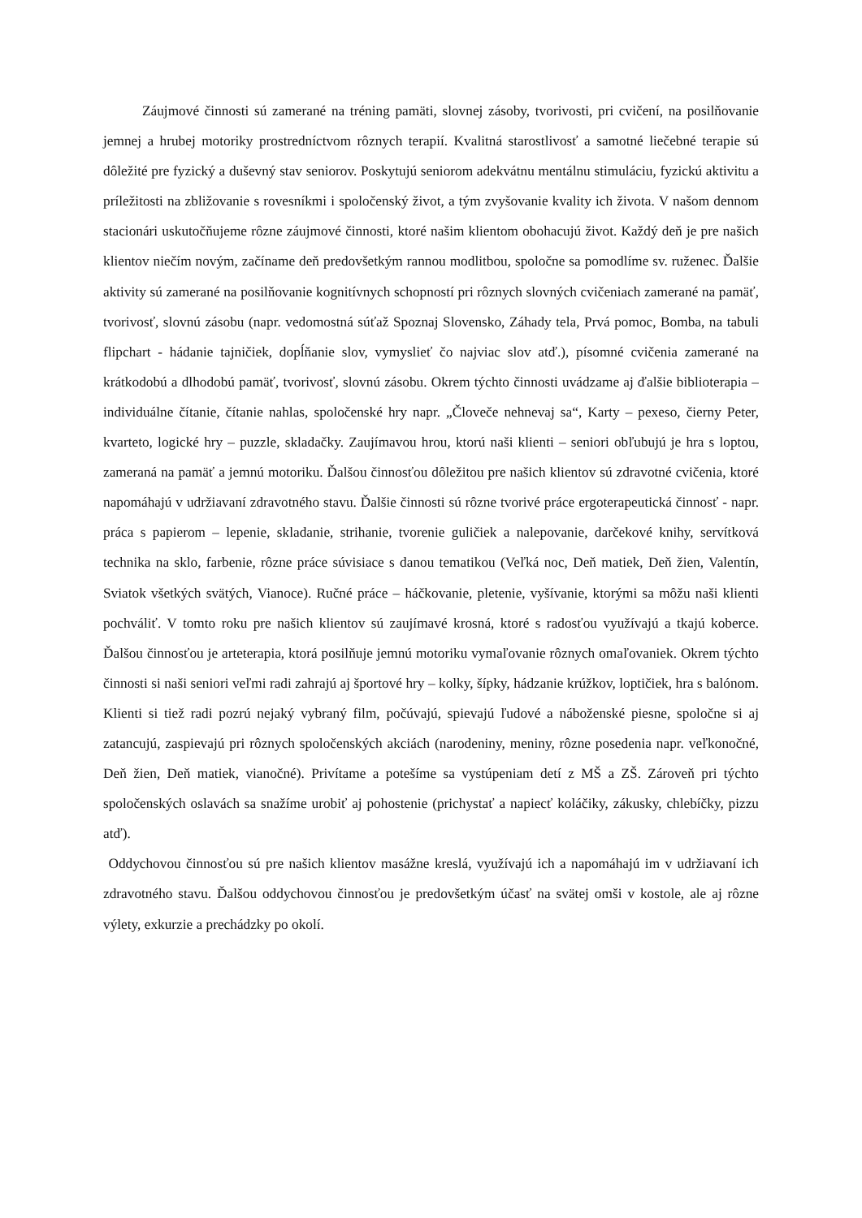Záujmové činnosti sú zamerané na tréning pamäti, slovnej zásoby, tvorivosti, pri cvičení, na posilňovanie jemnej a hrubej motoriky prostredníctvom rôznych terapií. Kvalitná starostlivosť a samotné liečebné terapie sú dôležité pre fyzický a duševný stav seniorov. Poskytujú seniorom adekvátnu mentálnu stimuláciu, fyzickú aktivitu a príležitosti na zbližovanie s rovesníkmi i spoločenský život, a tým zvyšovanie kvality ich života. V našom dennom stacionári uskutočňujeme rôzne záujmové činnosti, ktoré našim klientom obohacujú život. Každý deň je pre našich klientov niečím novým, začíname deň predovšetkým rannou modlitbou, spoločne sa pomodlíme sv. ruženec. Ďalšie aktivity sú zamerané na posilňovanie kognitívnych schopností pri rôznych slovných cvičeniach zamerané na pamäť, tvorivosť, slovnú zásobu (napr. vedomostná súťaž Spoznaj Slovensko, Záhady tela, Prvá pomoc, Bomba, na tabuli flipchart - hádanie tajničiek, dopĺňanie slov, vymyslieť čo najviac slov atď.), písomné cvičenia zamerané na krátkodobú a dlhodobú pamäť, tvorivosť, slovnú zásobu. Okrem týchto činnosti uvádzame aj ďalšie biblioterapia – individuálne čítanie, čítanie nahlas, spoločenské hry napr. „Človeče nehnevaj sa“, Karty – pexeso, čierny Peter, kvarteto, logické hry – puzzle, skladačky. Zaujímavou hrou, ktorú naši klienti – seniori obľubujú je hra s loptou, zameraná na pamäť a jemnú motoriku. Ďalšou činnosťou dôležitou pre našich klientov sú zdravotné cvičenia, ktoré napomáhajú v udržiavaní zdravotného stavu. Ďalšie činnosti sú rôzne tvorivé práce ergoterapeutická činnosť - napr. práca s papierom – lepenie, skladanie, strihanie, tvorenie guličiek a nalepovanie, darčekové knihy, servítková technika na sklo, farbenie, rôzne práce súvisiace s danou tematikou (Veľká noc, Deň matiek, Deň žien, Valentín, Sviatok všetkých svätých, Vianoce). Ručné práce – háčkovanie, pletenie, vyšívanie, ktorými sa môžu naši klienti pochváliť. V tomto roku pre našich klientov sú zaujímavé krosná, ktoré s radosťou využívajú a tkajú koberce. Ďalšou činnosťou je arteterapia, ktorá posilňuje jemnú motoriku vymaľovanie rôznych omaľovaniek. Okrem týchto činnosti si naši seniori veľmi radi zahrajú aj športové hry – kolky, šípky, hádzanie krúžkov, loptičiek, hra s balónom. Klienti si tiež radi pozrú nejaký vybraný film, počúvajú, spievajú ľudové a náboženské piesne, spoločne si aj zatancujú, zaspievajú pri rôznych spoločenských akciách (narodeniny, meniny, rôzne posedenia napr. veľkonočné, Deň žien, Deň matiek, vianočné). Privítame a potešíme sa vystúpeniam detí z MŠ a ZŠ. Zároveň pri týchto spoločenských oslavách sa snažíme urobiť aj pohostenie (prichystať a napiecť koláčiky, zákusky, chlebíčky, pizzu atď).
Oddychovou činnosťou sú pre našich klientov masážne kreslá, využívajú ich a napomáhajú im v udržiavaní ich zdravotného stavu. Ďalšou oddychovou činnosťou je predovšetkým účasť na svätej omši v kostole, ale aj rôzne výlety, exkurzie a prechádzky po okolí.